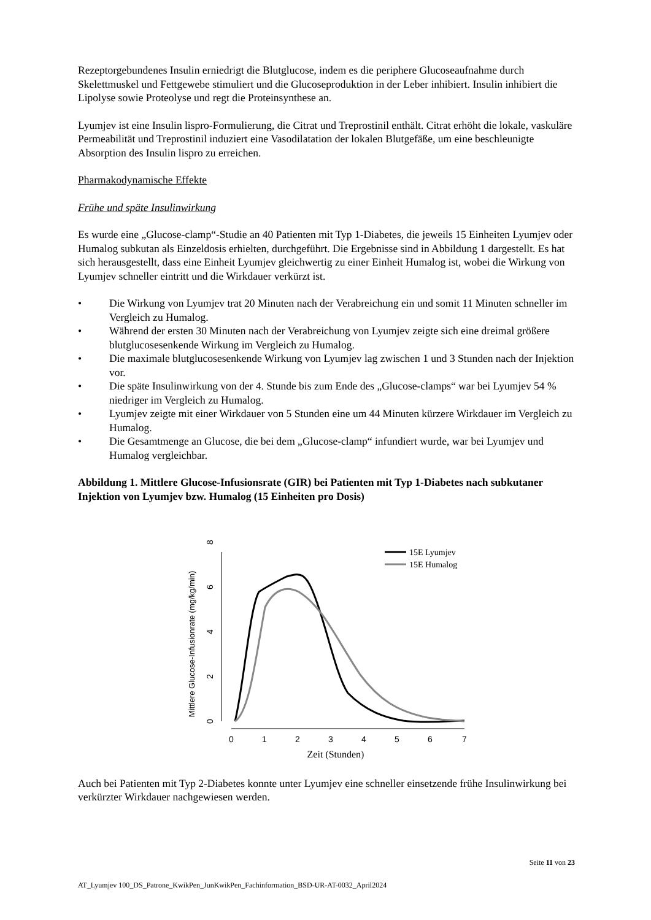Rezeptorgebundenes Insulin erniedrigt die Blutglucose, indem es die periphere Glucoseaufnahme durch Skelettmuskel und Fettgewebe stimuliert und die Glucoseproduktion in der Leber inhibiert. Insulin inhibiert die Lipolyse sowie Proteolyse und regt die Proteinsynthese an.
Lyumjev ist eine Insulin lispro-Formulierung, die Citrat und Treprostinil enthält. Citrat erhöht die lokale, vaskuläre Permeabilität und Treprostinil induziert eine Vasodilatation der lokalen Blutgefäße, um eine beschleunigte Absorption des Insulin lispro zu erreichen.
Pharmakodynamische Effekte
Frühe und späte Insulinwirkung
Es wurde eine „Glucose-clamp“-Studie an 40 Patienten mit Typ 1-Diabetes, die jeweils 15 Einheiten Lyumjev oder Humalog subkutan als Einzeldosis erhielten, durchgeführt. Die Ergebnisse sind in Abbildung 1 dargestellt. Es hat sich herausgestellt, dass eine Einheit Lyumjev gleichwertig zu einer Einheit Humalog ist, wobei die Wirkung von Lyumjev schneller eintritt und die Wirkdauer verkürzt ist.
• Die Wirkung von Lyumjev trat 20 Minuten nach der Verabreichung ein und somit 11 Minuten schneller im Vergleich zu Humalog.
• Während der ersten 30 Minuten nach der Verabreichung von Lyumjev zeigte sich eine dreimal größere blutglucosesenkende Wirkung im Vergleich zu Humalog.
• Die maximale blutglucosesenkende Wirkung von Lyumjev lag zwischen 1 und 3 Stunden nach der Injektion vor.
• Die späte Insulinwirkung von der 4. Stunde bis zum Ende des „Glucose-clamps“ war bei Lyumjev 54 % niedriger im Vergleich zu Humalog.
• Lyumjev zeigte mit einer Wirkdauer von 5 Stunden eine um 44 Minuten kürzere Wirkdauer im Vergleich zu Humalog.
• Die Gesamtmenge an Glucose, die bei dem „Glucose-clamp“ infundiert wurde, war bei Lyumjev und Humalog vergleichbar.
Abbildung 1. Mittlere Glucose-Infusionsrate (GIR) bei Patienten mit Typ 1-Diabetes nach subkutaner Injektion von Lyumjev bzw. Humalog (15 Einheiten pro Dosis)
Mittlere Glucose-Infusionrate (mg/kg/min)
0
2
4
6
8
0
1
2
3
4
5
6
7
Zeit (Stunden)
15E Lyumjev
15E Humalog
Auch bei Patienten mit Typ 2-Diabetes konnte unter Lyumjev eine schneller einsetzende frühe Insulinwirkung bei verkürzter Wirkdauer nachgewiesen werden.
Seite 11 von 23
AT_Lyumjev 100_DS_Patrone_KwikPen_JunKwikPen_Fachinformation_BSD-UR-AT-0032_April2024